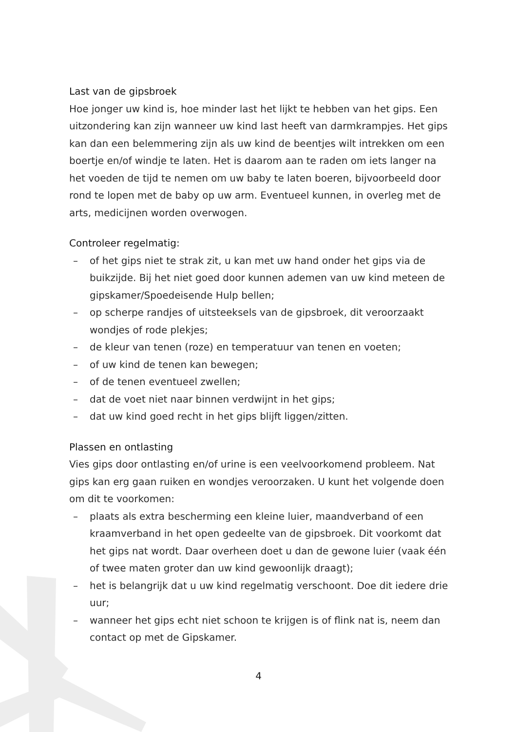Last van de gipsbroek
Hoe jonger uw kind is, hoe minder last het lijkt te hebben van het gips. Een uitzondering kan zijn wanneer uw kind last heeft van darmkrampjes. Het gips kan dan een belemmering zijn als uw kind de beentjes wilt intrekken om een boertje en/of windje te laten. Het is daarom aan te raden om iets langer na het voeden de tijd te nemen om uw baby te laten boeren, bijvoorbeeld door rond te lopen met de baby op uw arm. Eventueel kunnen, in overleg met de arts, medicijnen worden overwogen.
Controleer regelmatig:
– of het gips niet te strak zit, u kan met uw hand onder het gips via de buikzijde. Bij het niet goed door kunnen ademen van uw kind meteen de gipskamer/Spoedeisende Hulp bellen;
– op scherpe randjes of uitsteeksels van de gipsbroek, dit veroorzaakt wondjes of rode plekjes;
– de kleur van tenen (roze) en temperatuur van tenen en voeten;
– of uw kind de tenen kan bewegen;
– of de tenen eventueel zwellen;
– dat de voet niet naar binnen verdwijnt in het gips;
– dat uw kind goed recht in het gips blijft liggen/zitten.
Plassen en ontlasting
Vies gips door ontlasting en/of urine is een veelvoorkomend probleem. Nat gips kan erg gaan ruiken en wondjes veroorzaken. U kunt het volgende doen om dit te voorkomen:
– plaats als extra bescherming een kleine luier, maandverband of een kraamverband in het open gedeelte van de gipsbroek. Dit voorkomt dat het gips nat wordt. Daar overheen doet u dan de gewone luier (vaak één of twee maten groter dan uw kind gewoonlijk draagt);
– het is belangrijk dat u uw kind regelmatig verschoont. Doe dit iedere drie uur;
– wanneer het gips echt niet schoon te krijgen is of flink nat is, neem dan contact op met de Gipskamer.
4